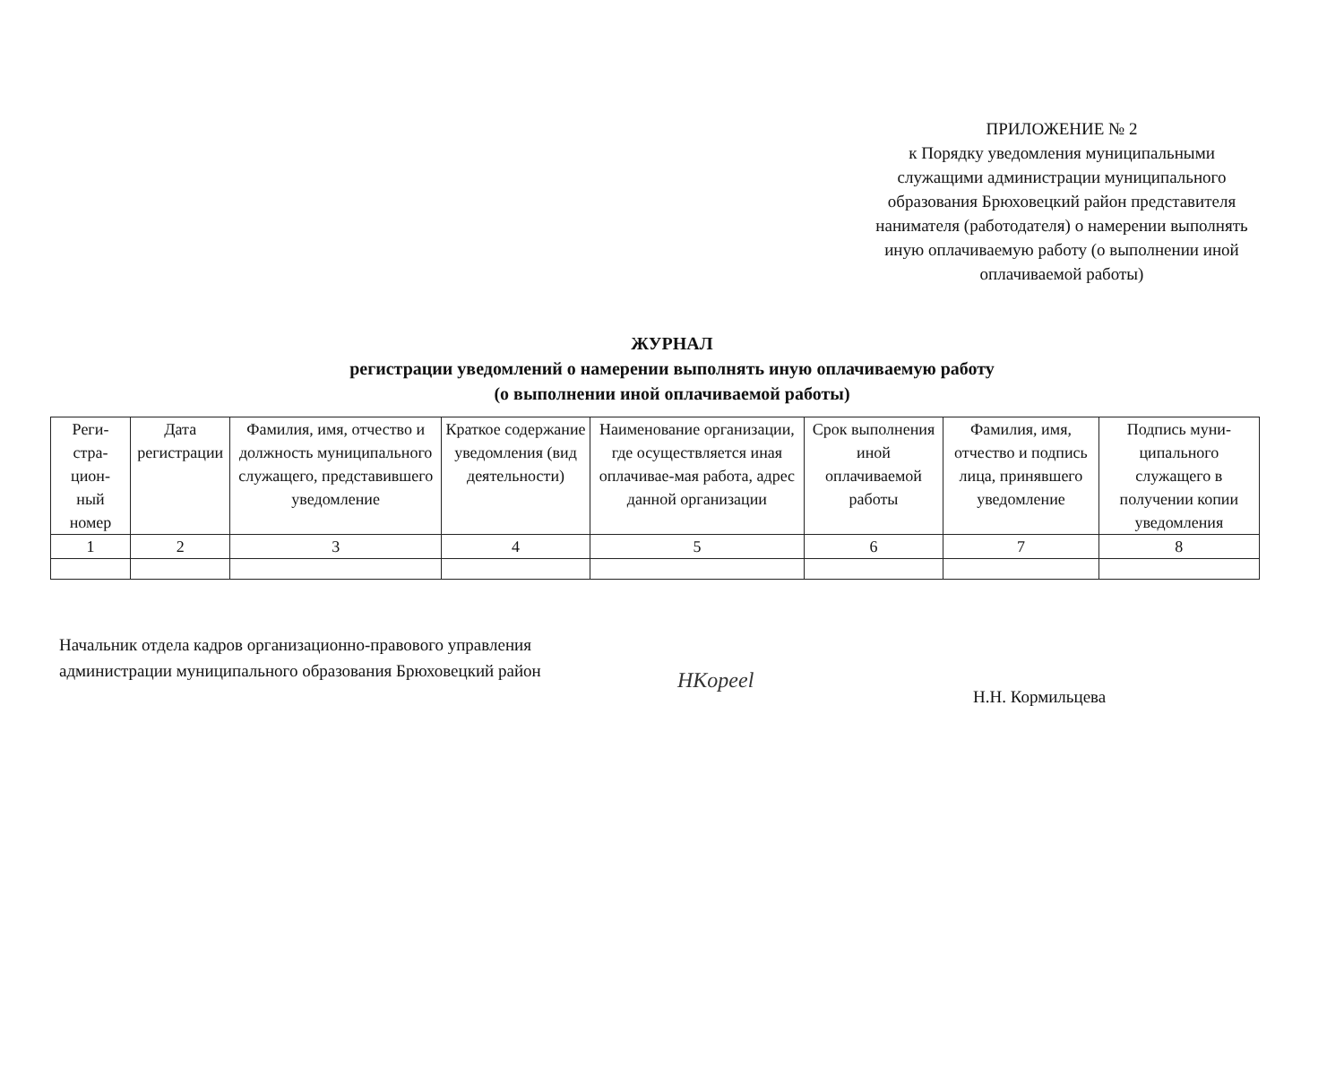ПРИЛОЖЕНИЕ № 2
к Порядку уведомления муниципальными служащими администрации муниципального образования Брюховецкий район представителя нанимателя (работодателя) о намерении выполнять иную оплачиваемую работу (о выполнении иной оплачиваемой работы)
ЖУРНАЛ
регистрации уведомлений о намерении выполнять иную оплачиваемую работу
(о выполнении иной оплачиваемой работы)
| Реги- стра- цион- ный номер | Дата регистрации | Фамилия, имя, отчество и должность муниципального служащего, представившего уведомление | Краткое содержание уведомления (вид деятельности) | Наименование организации, где осуществляется иная оплачивае-мая работа, адрес данной организации | Срок выполнения иной оплачиваемой работы | Фамилия, имя, отчество и подпись лица, принявшего уведомление | Подпись муни-ципального служащего в получении копии уведомления |
| --- | --- | --- | --- | --- | --- | --- | --- |
| 1 | 2 | 3 | 4 | 5 | 6 | 7 | 8 |
Начальник отдела кадров организационно-правового управления администрации муниципального образования Брюховецкий район
HKopeel
Н.Н. Кормильцева